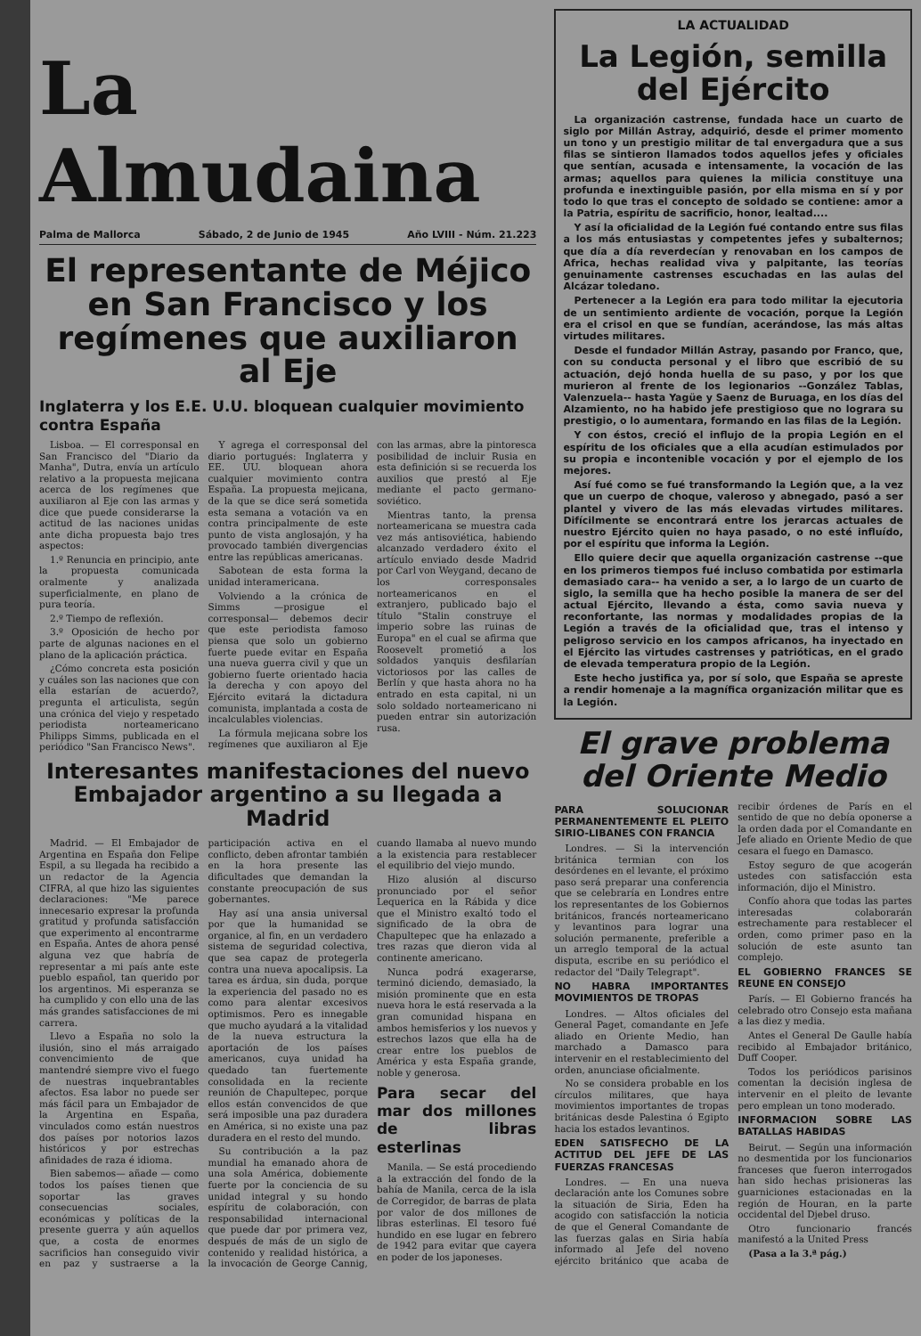La Almudaina
Palma de Mallorca Sábado, 2 de Junio de 1945 Año LVIII - Núm. 21.223
El representante de Méjico en San Francisco y los regímenes que auxiliaron al Eje
Inglaterra y los E.E. U.U. bloquean cualquier movimiento contra España
Lisboa. — El corresponsal en San Francisco del "Diario da Manha", Dutra, envía un artículo relativo a la propuesta mejicana acerca de los regímenes que auxiliaron al Eje con las armas y dice que puede considerarse la actitud de las naciones unidas ante dicha propuesta bajo tres aspectos:
1.º Renuncia en principio, ante la propuesta comunicada oralmente y analizada superficialmente, en plano de pura teoría.
2.º Tiempo de reflexión.
3.º Oposición de hecho por parte de algunas naciones en el plano de la aplicación práctica.
¿Cómo concreta esta posición y cuáles son las naciones que con ella estarían de acuerdo?, pregunta el articulista, según una crónica del viejo y respetado periodista norteamericano Philipps Simms, publicada en el periódico "San Francisco News".
Y agrega el corresponsal del diario portugués: Inglaterra y EE. UU. bloquean ahora cualquier movimiento contra España. La propuesta mejicana, de la que se dice será sometida esta semana a votación va en contra principalmente de este punto de vista anglosajón, y ha provocado también divergencias entre las repúblicas americanas.
Sabotean de esta forma la unidad interamericana.
Volviendo a la crónica de Simms —prosigue el corresponsal— debemos decir que este periodista famoso piensa que solo un gobierno fuerte puede evitar en España una nueva guerra civil y que un gobierno fuerte orientado hacia la derecha y con apoyo del Ejército evitará la dictadura comunista, implantada a costa de incalculables violencias.
La fórmula mejicana sobre los regímenes que auxiliaron al Eje con las armas, abre la pintoresca posibilidad de incluir Rusia en esta definición si se recuerda los auxilios que prestó al Eje mediante el pacto germano-soviético.
Mientras tanto, la prensa norteamericana se muestra cada vez más antisoviética, habiendo alcanzado verdadero éxito el artículo enviado desde Madrid por Carl von Weygand, decano de los corresponsales norteamericanos en el extranjero, publicado bajo el título "Stalin construye el imperio sobre las ruinas de Europa" en el cual se afirma que Roosevelt prometió a los soldados yanquis desfilarían victoriosos por las calles de Berlín y que hasta ahora no ha entrado en esta capital, ni un solo soldado norteamericano ni pueden entrar sin autorización rusa.
Interesantes manifestaciones del nuevo Embajador argentino a su llegada a Madrid
Madrid. — El Embajador de Argentina en España don Felipe Espil, a su llegada ha recibido a un redactor de la Agencia CIFRA, al que hizo las siguientes declaraciones: "Me parece innecesario expresar la profunda gratitud y profunda satisfacción que experimento al encontrarme en España. Antes de ahora pensé alguna vez que habría de representar a mi país ante este pueblo español, tan querido por los argentinos. Mi esperanza se ha cumplido y con ello una de las más grandes satisfacciones de mi carrera.
Llevo a España no solo la ilusión, sino el más arraigado convencimiento de que mantendré siempre vivo el fuego de nuestras inquebrantables afectos. Esa labor no puede ser más fácil para un Embajador de la Argentina en España, vinculados como están nuestros dos países por notorios lazos históricos y por estrechas afinidades de raza é idioma.
Bien sabemos— añade — como todos los países tienen que soportar las graves consecuencias sociales, económicas y políticas de la presente guerra y aún aquellos que, a costa de enormes sacrificios han conseguido vivir en paz y sustraerse a la participación activa en el conflicto, deben afrontar también en la hora presente las dificultades que demandan la constante preocupación de sus gobernantes.
Hay así una ansia universal por que la humanidad se organice, al fin, en un verdadero sistema de seguridad colectiva, que sea capaz de protegerla contra una nueva apocalipsis. La tarea es árdua, sin duda, porque la experiencia del pasado no es como para alentar excesivos optimismos. Pero es innegable que mucho ayudará a la vitalidad de la nueva estructura la aportación de los países americanos, cuya unidad ha quedado tan fuertemente consolidada en la reciente reunión de Chapultepec, porque ellos están convencidos de que será imposible una paz duradera en América, si no existe una paz duradera en el resto del mundo.
Su contribución a la paz mundial ha emanado ahora de una sola América, dobiemente fuerte por la conciencia de su unidad integral y su hondo espíritu de colaboración, con responsabilidad internacional que puede dar por primera vez, después de más de un siglo de contenido y realidad histórica, a la invocación de George Cannig, cuando llamaba al nuevo mundo a la existencia para restablecer el equilibrio del viejo mundo.
Hizo alusión al discurso pronunciado por el señor Lequerica en la Rábida y dice que el Ministro exaltó todo el significado de la obra de Chapultepec que ha enlazado a tres razas que dieron vida al continente americano.
Nunca podrá exagerarse, terminó diciendo, demasiado, la misión prominente que en esta nueva hora le está reservada a la gran comunidad hispana en ambos hemisferios y los nuevos y estrechos lazos que ella ha de crear entre los pueblos de América y esta España grande, noble y generosa.
Para secar del mar dos millones de libras esterlinas
Manila. — Se está procediendo a la extracción del fondo de la bahía de Manila, cerca de la isla de Corregidor, de barras de plata por valor de dos millones de libras esterlinas. El tesoro fué hundido en ese lugar en febrero de 1942 para evitar que cayera en poder de los japoneses.
LA ACTUALIDAD
La Legión, semilla del Ejército
La organización castrense, fundada hace un cuarto de siglo por Millán Astray, adquirió, desde el primer momento un tono y un prestigio militar de tal envergadura que a sus filas se sintieron llamados todos aquellos jefes y oficiales que sentían, acusada e intensamente, la vocación de las armas; aquellos para quienes la milicia constituye una profunda e inextinguible pasión, por ella misma en sí y por todo lo que tras el concepto de soldado se contiene: amor a la Patria, espíritu de sacrificio, honor, lealtad....
Y así la oficialidad de la Legión fué contando entre sus filas a los más entusiastas y competentes jefes y subalternos; que día a día reverdecían y renovaban en los campos de Africa, hechas realidad viva y palpitante, las teorías genuinamente castrenses escuchadas en las aulas del Alcázar toledano.
Pertenecer a la Legión era para todo militar la ejecutoria de un sentimiento ardiente de vocación, porque la Legión era el crisol en que se fundían, acerándose, las más altas virtudes militares.
Desde el fundador Millán Astray, pasando por Franco, que, con su conducta personal y el libro que escribió de su actuación, dejó honda huella de su paso, y por los que murieron al frente de los legionarios --González Tablas, Valenzuela-- hasta Yagüe y Saenz de Buruaga, en los días del Alzamiento, no ha habido jefe prestigioso que no lograra su prestigio, o lo aumentara, formando en las filas de la Legión.
Y con éstos, creció el influjo de la propia Legión en el espíritu de los oficiales que a ella acudían estimulados por su propia e incontenible vocación y por el ejemplo de los mejores.
Así fué como se fué transformando la Legión que, a la vez que un cuerpo de choque, valeroso y abnegado, pasó a ser plantel y vivero de las más elevadas virtudes militares. Difícilmente se encontrará entre los jerarcas actuales de nuestro Ejército quien no haya pasado, o no esté influído, por el espíritu que informa la Legión.
Ello quiere decir que aquella organización castrense --que en los primeros tiempos fué incluso combatida por estimarla demasiado cara-- ha venido a ser, a lo largo de un cuarto de siglo, la semilla que ha hecho posible la manera de ser del actual Ejército, llevando a ésta, como savia nueva y reconfortante, las normas y modalidades propias de la Legión a través de la oficialidad que, tras el intenso y peligroso servicio en los campos africanos, ha inyectado en el Ejército las virtudes castrenses y patrióticas, en el grado de elevada temperatura propio de la Legión.
Este hecho justifica ya, por sí solo, que España se apreste a rendir homenaje a la magnífica organización militar que es la Legión.
El grave problema del Oriente Medio
PARA SOLUCIONAR PERMANENTEMENTE EL PLEITO SIRIO-LIBANES CON FRANCIA
Londres. — Si la intervención británica termian con los desórdenes en el levante, el próximo paso será preparar una conferencia que se celebraría en Londres entre los representantes de los Gobiernos británicos, francés norteamericano y levantinos para lograr una solución permanente, preferible a un arreglo temporal de la actual disputa, escribe en su periódico el redactor del "Daily Telegrapt".
NO HABRA IMPORTANTES MOVIMIENTOS DE TROPAS
Londres. — Altos oficiales del General Paget, comandante en Jefe aliado en Oriente Medio, han marchado a Damasco para intervenir en el restablecimiento del orden, anunciase oficialmente.
No se considera probable en los círculos militares, que haya movimientos importantes de tropas británicas desde Palestina ó Egipto hacia los estados levantinos.
EDEN SATISFECHO DE LA ACTITUD DEL JEFE DE LAS FUERZAS FRANCESAS
Londres. — En una nueva declaración ante los Comunes sobre la situación de Siria, Eden ha acogido con satisfacción la noticia de que el General Comandante de las fuerzas galas en Siria había informado al Jefe del noveno ejército británico que acaba de recibir órdenes de París en el sentido de que no debía oponerse a la orden dada por el Comandante en Jefe aliado en Oriente Medio de que cesara el fuego en Damasco.
Estoy seguro de que acogerán ustedes con satisfacción esta información, dijo el Ministro.
Confío ahora que todas las partes interesadas colaborarán estrechamente para restablecer el orden, como primer paso en la solución de este asunto tan complejo.
EL GOBIERNO FRANCES SE REUNE EN CONSEJO
París. — El Gobierno francés ha celebrado otro Consejo esta mañana a las diez y media.
Antes el General De Gaulle había recibido al Embajador británico, Duff Cooper.
Todos los periódicos parisinos comentan la decisión inglesa de intervenir en el pleito de levante pero emplean un tono moderado.
INFORMACION SOBRE LAS BATALLAS HABIDAS
Beirut. — Según una información no desmentida por los funcionarios franceses que fueron interrogados han sido hechas prisioneras las guarniciones estacionadas en la región de Houran, en la parte occidental del Djebel druso.
Otro funcionario francés manifestó a la United Press
(Pasa a la 3.ª pág.)